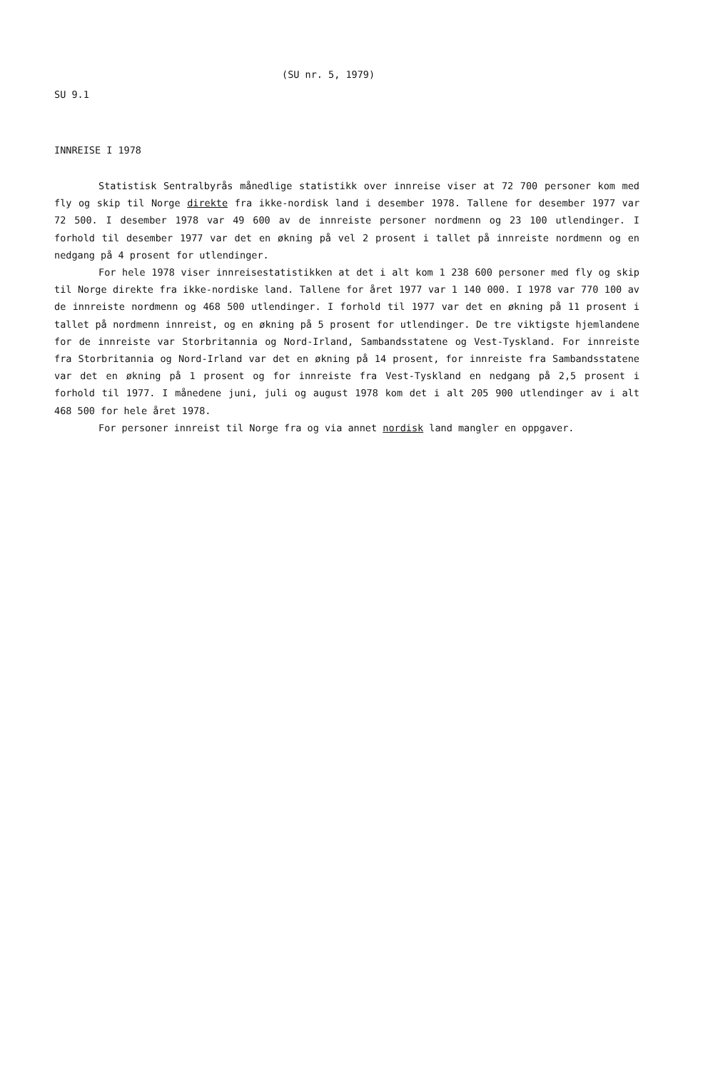(SU nr. 5, 1979)
SU 9.1
INNREISE I 1978
Statistisk Sentralbyrås månedlige statistikk over innreise viser at 72 700 personer kom med fly og skip til Norge direkte fra ikke-nordisk land i desember 1978. Tallene for desember 1977 var 72 500. I desember 1978 var 49 600 av de innreiste personer nordmenn og 23 100 utlendinger. I forhold til desember 1977 var det en økning på vel 2 prosent i tallet på innreiste nordmenn og en nedgang på 4 prosent for utlendinger.
For hele 1978 viser innreisestatistikken at det i alt kom 1 238 600 personer med fly og skip til Norge direkte fra ikke-nordiske land. Tallene for året 1977 var 1 140 000. I 1978 var 770 100 av de innreiste nordmenn og 468 500 utlendinger. I forhold til 1977 var det en økning på 11 prosent i tallet på nordmenn innreist, og en økning på 5 prosent for utlendinger. De tre viktigste hjemlandene for de innreiste var Storbritannia og Nord-Irland, Sambandsstatene og Vest-Tyskland. For innreiste fra Storbritannia og Nord-Irland var det en økning på 14 prosent, for innreiste fra Sambandsstatene var det en økning på 1 prosent og for innreiste fra Vest-Tyskland en nedgang på 2,5 prosent i forhold til 1977. I månedene juni, juli og august 1978 kom det i alt 205 900 utlendinger av i alt 468 500 for hele året 1978.
For personer innreist til Norge fra og via annet nordisk land mangler en oppgaver.